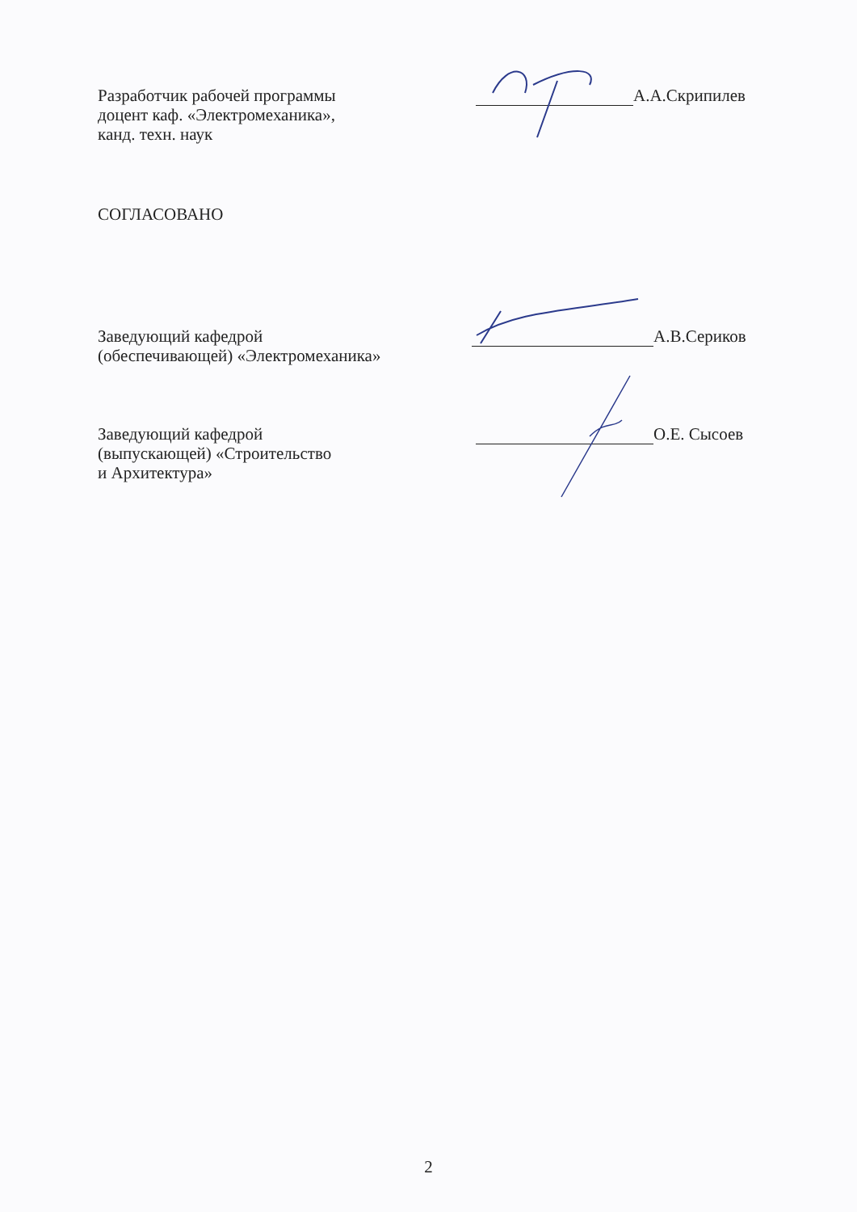Разработчик рабочей программы
доцент каф. «Электромеханика»,
канд. техн. наук
А.А.Скрипилев
СОГЛАСОВАНО
Заведующий кафедрой
(обеспечивающей) «Электромеханика»
А.В.Сериков
Заведующий кафедрой
(выпускающей) «Строительство
и Архитектура»
О.Е. Сысоев
2